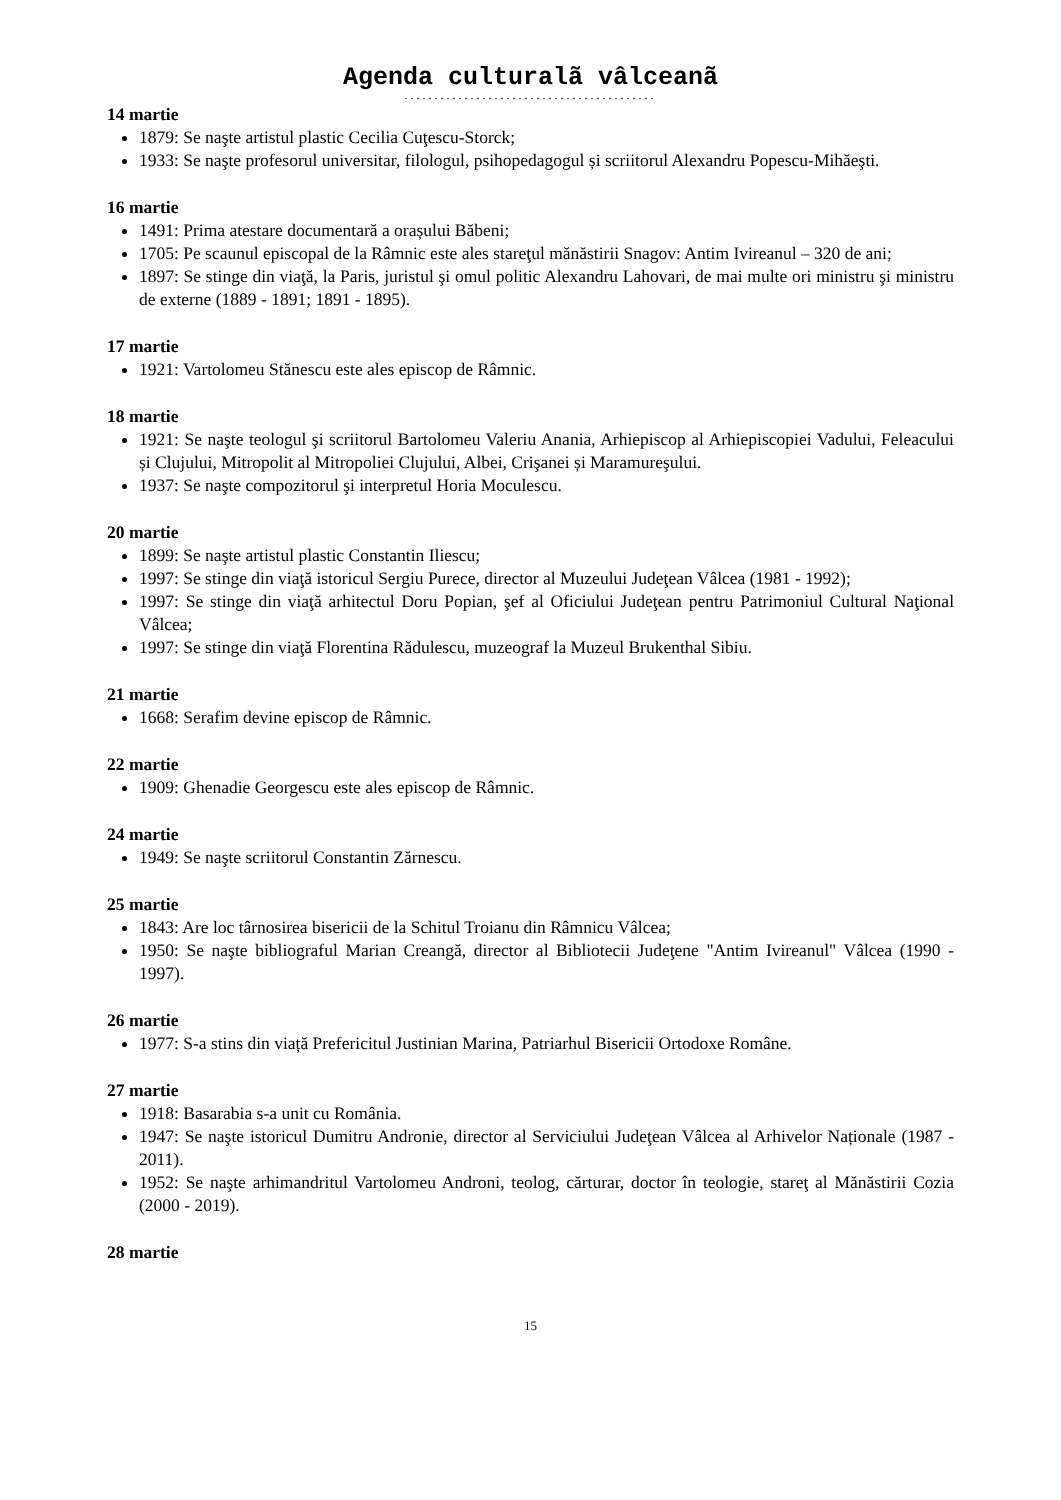Agenda culturalã vâlceanã
..........................................
14 martie
1879: Se naşte artistul plastic Cecilia Cuţescu-Storck;
1933: Se naşte profesorul universitar, filologul, psihopedagogul și scriitorul Alexandru Popescu-Mihăeşti.
16 martie
1491: Prima atestare documentară a orașului Băbeni;
1705: Pe scaunul episcopal de la Râmnic este ales stareţul mănăstirii Snagov: Antim Ivireanul – 320 de ani;
1897: Se stinge din viaţă, la Paris, juristul şi omul politic Alexandru Lahovari, de mai multe ori ministru şi ministru de externe (1889 - 1891; 1891 - 1895).
17 martie
1921: Vartolomeu Stănescu este ales episcop de Râmnic.
18 martie
1921: Se naşte teologul şi scriitorul Bartolomeu Valeriu Anania, Arhiepiscop al Arhiepiscopiei Vadului, Feleacului și Clujului, Mitropolit al Mitropoliei Clujului, Albei, Crişanei și Maramureşului.
1937: Se naşte compozitorul şi interpretul Horia Moculescu.
20 martie
1899: Se naşte artistul plastic Constantin Iliescu;
1997: Se stinge din viaţă istoricul Sergiu Purece, director al Muzeului Judeţean Vâlcea (1981 - 1992);
1997: Se stinge din viaţă arhitectul Doru Popian, şef al Oficiului Judeţean pentru Patrimoniul Cultural Naţional Vâlcea;
1997: Se stinge din viaţă Florentina Rădulescu, muzeograf la Muzeul Brukenthal Sibiu.
21 martie
1668: Serafim devine episcop de Râmnic.
22 martie
1909: Ghenadie Georgescu este ales episcop de Râmnic.
24 martie
1949: Se naşte scriitorul Constantin Zărnescu.
25 martie
1843: Are loc târnosirea bisericii de la Schitul Troianu din Râmnicu Vâlcea;
1950: Se naşte bibliograful Marian Creangă, director al Bibliotecii Judeţene "Antim Ivireanul" Vâlcea (1990 - 1997).
26 martie
1977: S-a stins din viață Prefericitul Justinian Marina, Patriarhul Bisericii Ortodoxe Române.
27 martie
1918: Basarabia s-a unit cu România.
1947: Se naşte istoricul Dumitru Andronie, director al Serviciului Judeţean Vâlcea al Arhivelor Naționale (1987 - 2011).
1952: Se naşte arhimandritul Vartolomeu Androni, teolog, cărturar, doctor în teologie, stareţ al Mănăstirii Cozia (2000 - 2019).
28 martie
15